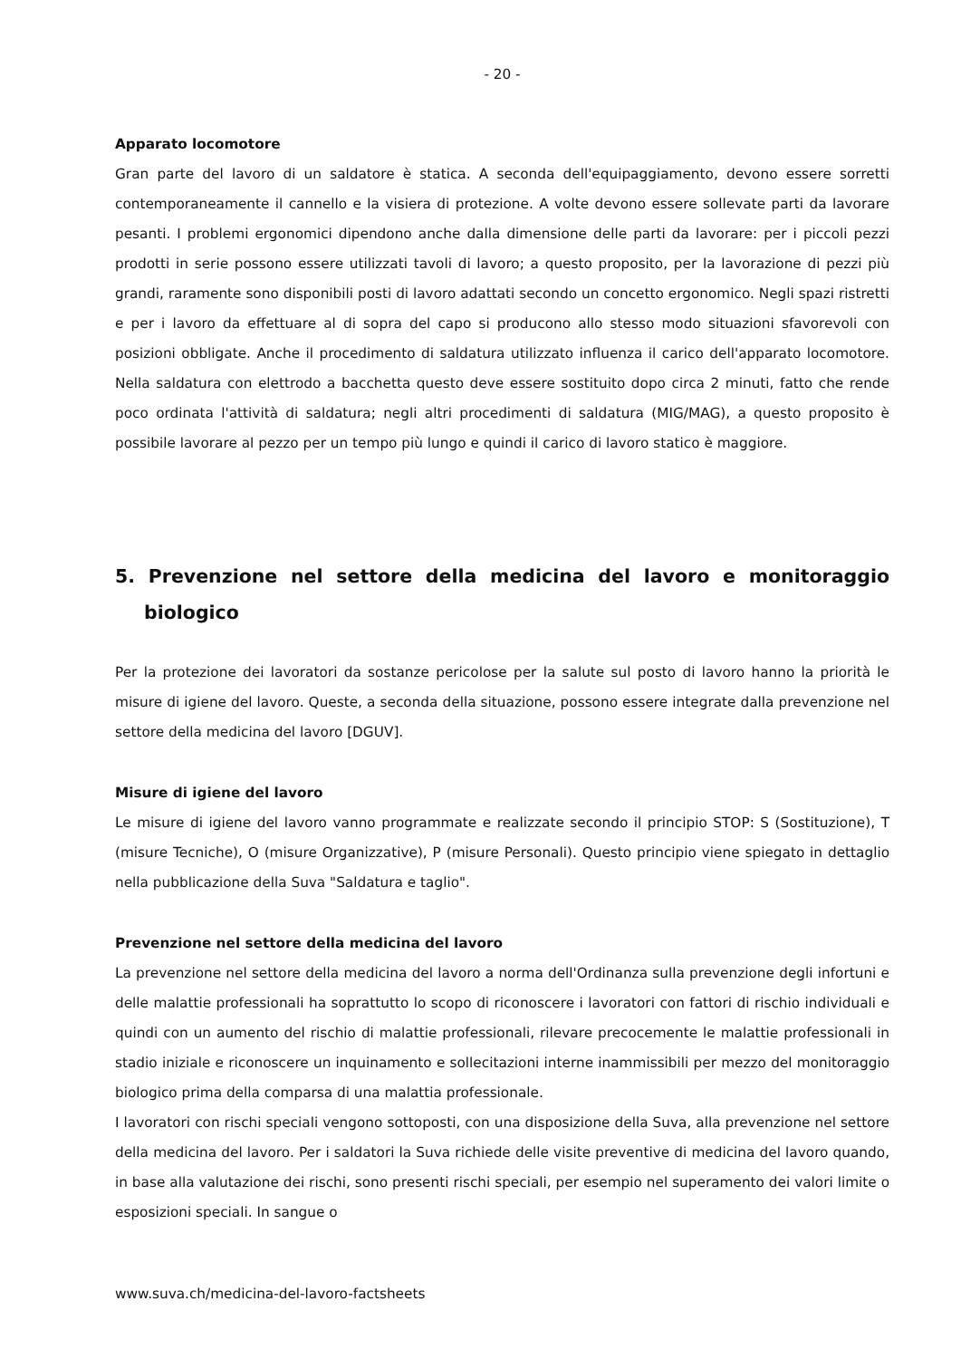- 20 -
Apparato locomotore
Gran parte del lavoro di un saldatore è statica. A seconda dell'equipaggiamento, devono essere sorretti contemporaneamente il cannello e la visiera di protezione. A volte devono essere sollevate parti da lavorare pesanti. I problemi ergonomici dipendono anche dalla dimensione delle parti da lavorare: per i piccoli pezzi prodotti in serie possono essere utilizzati tavoli di lavoro; a questo proposito, per la lavorazione di pezzi più grandi, raramente sono disponibili posti di lavoro adattati secondo un concetto ergonomico. Negli spazi ristretti e per i lavoro da effettuare al di sopra del capo si producono allo stesso modo situazioni sfavorevoli con posizioni obbligate. Anche il procedimento di saldatura utilizzato influenza il carico dell'apparato locomotore. Nella saldatura con elettrodo a bacchetta questo deve essere sostituito dopo circa 2 minuti, fatto che rende poco ordinata l'attività di saldatura; negli altri procedimenti di saldatura (MIG/MAG), a questo proposito è possibile lavorare al pezzo per un tempo più lungo e quindi il carico di lavoro statico è maggiore.
5. Prevenzione nel settore della medicina del lavoro e monitoraggio biologico
Per la protezione dei lavoratori da sostanze pericolose per la salute sul posto di lavoro hanno la priorità le misure di igiene del lavoro. Queste, a seconda della situazione, possono essere integrate dalla prevenzione nel settore della medicina del lavoro [DGUV].
Misure di igiene del lavoro
Le misure di igiene del lavoro vanno programmate e realizzate secondo il principio STOP: S (Sostituzione), T (misure Tecniche), O (misure Organizzative), P (misure Personali). Questo principio viene spiegato in dettaglio nella pubblicazione della Suva "Saldatura e taglio".
Prevenzione nel settore della medicina del lavoro
La prevenzione nel settore della medicina del lavoro a norma dell'Ordinanza sulla prevenzione degli infortuni e delle malattie professionali ha soprattutto lo scopo di riconoscere i lavoratori con fattori di rischio individuali e quindi con un aumento del rischio di malattie professionali, rilevare precocemente le malattie professionali in stadio iniziale e riconoscere un inquinamento e sollecitazioni interne inammissibili per mezzo del monitoraggio biologico prima della comparsa di una malattia professionale.
I lavoratori con rischi speciali vengono sottoposti, con una disposizione della Suva, alla prevenzione nel settore della medicina del lavoro. Per i saldatori la Suva richiede delle visite preventive di medicina del lavoro quando, in base alla valutazione dei rischi, sono presenti rischi speciali, per esempio nel superamento dei valori limite o esposizioni speciali. In sangue o
www.suva.ch/medicina-del-lavoro-factsheets